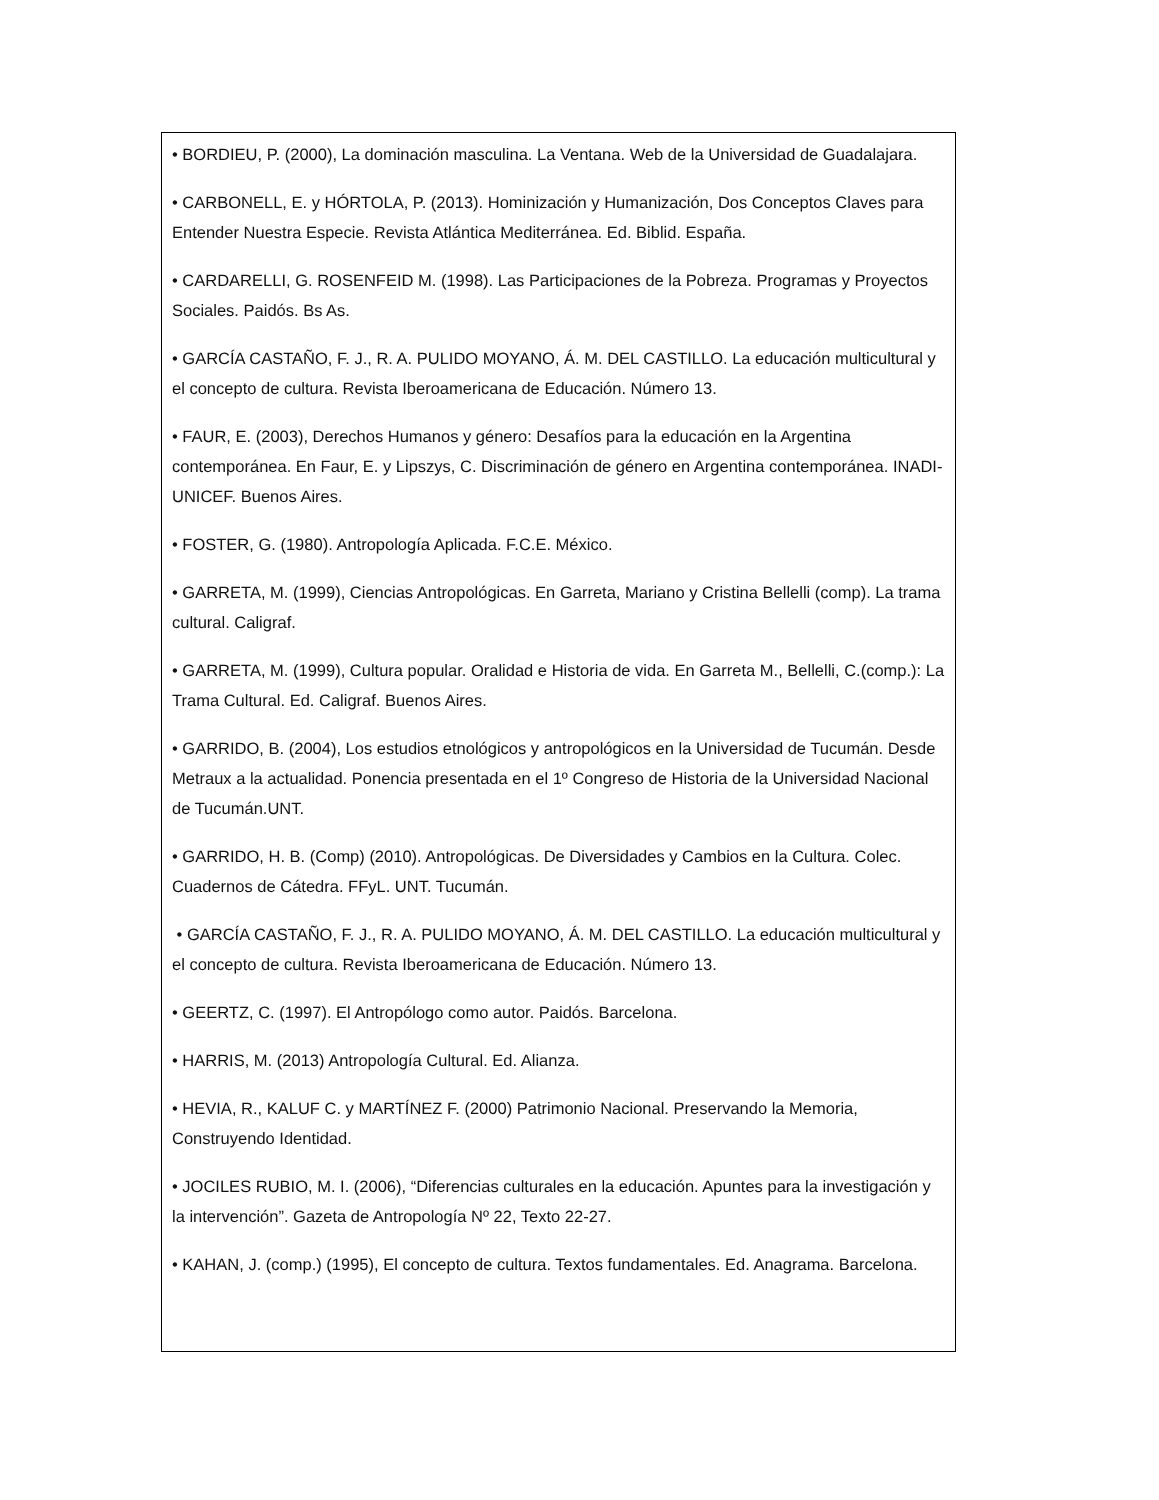• BORDIEU, P. (2000), La dominación masculina. La Ventana. Web de la Universidad de Guadalajara.
• CARBONELL, E. y HÓRTOLA, P. (2013). Hominización y Humanización, Dos Conceptos Claves para Entender Nuestra Especie. Revista Atlántica Mediterránea. Ed. Biblid. España.
• CARDARELLI, G. ROSENFEID M. (1998). Las Participaciones de la Pobreza. Programas y Proyectos Sociales. Paidós. Bs As.
• GARCÍA CASTAÑO, F. J., R. A. PULIDO MOYANO, Á. M. DEL CASTILLO. La educación multicultural y el concepto de cultura. Revista Iberoamericana de Educación. Número 13.
• FAUR, E. (2003), Derechos Humanos y género: Desafíos para la educación en la Argentina contemporánea. En Faur, E. y Lipszys, C. Discriminación de género en Argentina contemporánea. INADI- UNICEF. Buenos Aires.
• FOSTER, G. (1980). Antropología Aplicada. F.C.E. México.
• GARRETA, M. (1999), Ciencias Antropológicas. En Garreta, Mariano y Cristina Bellelli (comp). La trama cultural. Caligraf.
• GARRETA, M. (1999), Cultura popular. Oralidad e Historia de vida. En Garreta M., Bellelli, C.(comp.): La Trama Cultural. Ed. Caligraf. Buenos Aires.
• GARRIDO, B. (2004), Los estudios etnológicos y antropológicos en la Universidad de Tucumán. Desde Metraux a la actualidad. Ponencia presentada en el 1º Congreso de Historia de la Universidad Nacional de Tucumán.UNT.
• GARRIDO, H. B. (Comp) (2010). Antropológicas. De Diversidades y Cambios en la Cultura. Colec. Cuadernos de Cátedra. FFyL. UNT. Tucumán.
• GARCÍA CASTAÑO, F. J., R. A. PULIDO MOYANO, Á. M. DEL CASTILLO. La educación multicultural y el concepto de cultura. Revista Iberoamericana de Educación. Número 13.
• GEERTZ, C. (1997). El Antropólogo como autor. Paidós. Barcelona.
• HARRIS, M. (2013) Antropología Cultural. Ed. Alianza.
• HEVIA, R., KALUF C. y MARTÍNEZ F. (2000) Patrimonio Nacional. Preservando la Memoria, Construyendo Identidad.
• JOCILES RUBIO, M. I. (2006), “Diferencias culturales en la educación. Apuntes para la investigación y la intervención”. Gazeta de Antropología Nº 22, Texto 22-27.
• KAHAN, J. (comp.) (1995), El concepto de cultura. Textos fundamentales. Ed. Anagrama. Barcelona.